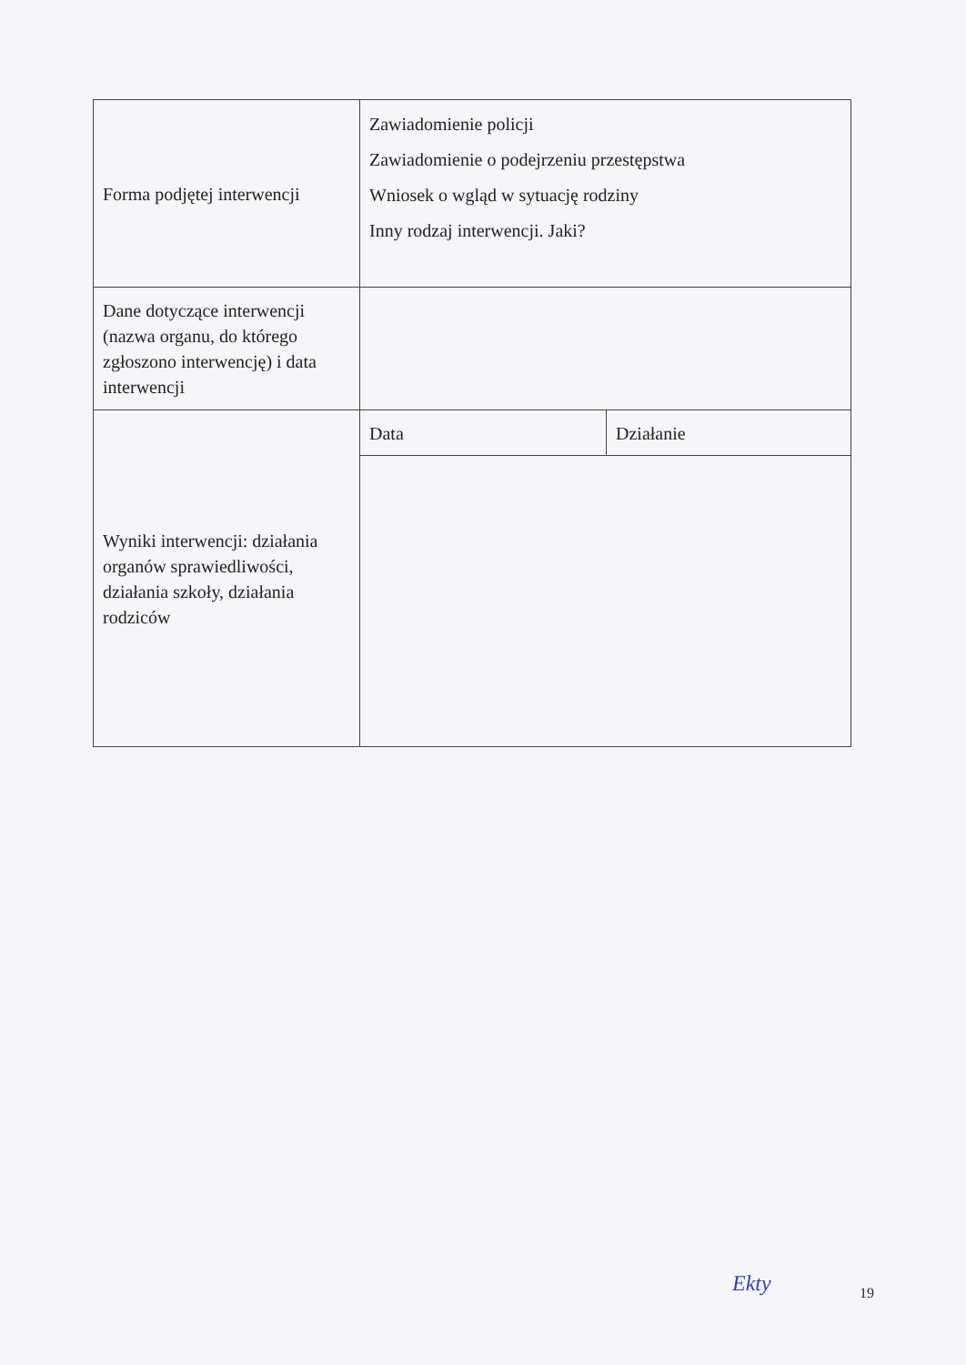| Forma podjętej interwencji | Zawiadomienie policji Zawiadomienie o podejrzeniu przestępstwa Wniosek o wgląd w sytuację rodziny Inny rodzaj interwencji. Jaki? | |
| Dane dotyczące interwencji (nazwa organu, do którego zgłoszono interwencję) i data interwencji | | |
| Wyniki interwencji: działania organów sprawiedliwości, działania szkoły, działania rodziców | Data | Działanie |
Ekty 19